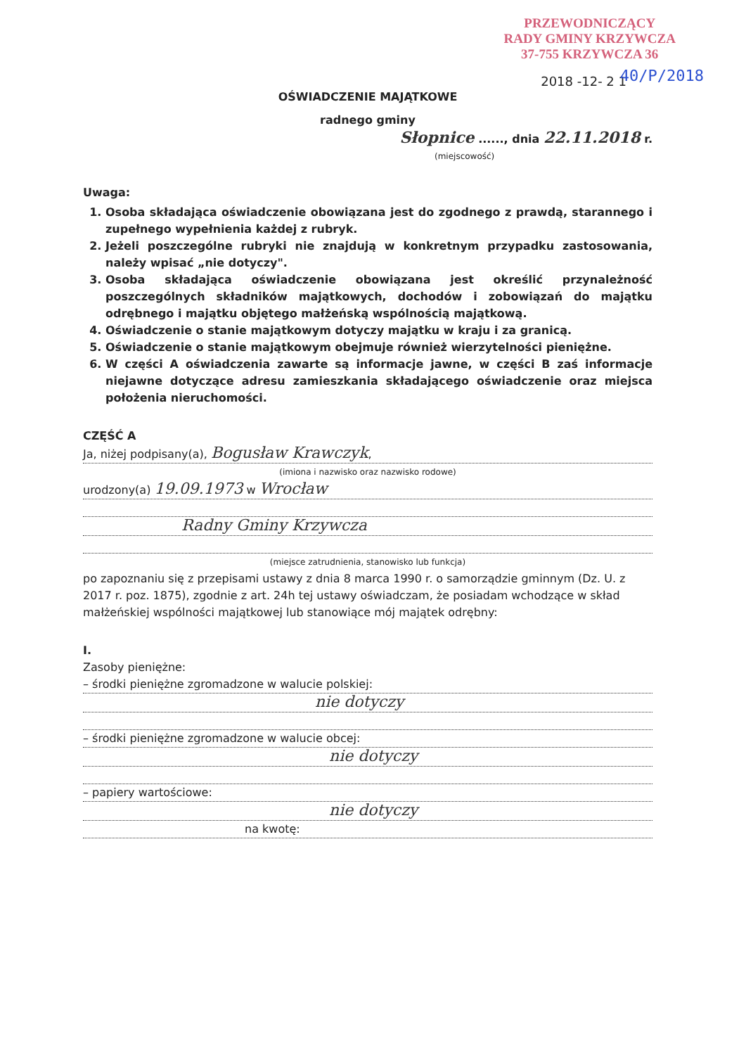PRZEWODNICZĄCY
RADY GMINY KRZYWCZA
37-755 KRZYWCZA 36
2018 -12- 2 1 40/P/2018
OŚWIADCZENIE MAJĄTKOWE
radnego gminy
Słopnice ......, dnia 22.11.2018 r.
(miejscowość)
Uwaga:
1. Osoba składająca oświadczenie obowiązana jest do zgodnego z prawdą, starannego i zupełnego wypełnienia każdej z rubryk.
2. Jeżeli poszczególne rubryki nie znajdują w konkretnym przypadku zastosowania, należy wpisać „nie dotyczy".
3. Osoba składająca oświadczenie obowiązana jest określić przynależność poszczególnych składników majątkowych, dochodów i zobowiązań do majątku odrębnego i majątku objętego małżeńską wspólnością majątkową.
4. Oświadczenie o stanie majątkowym dotyczy majątku w kraju i za granicą.
5. Oświadczenie o stanie majątkowym obejmuje również wierzytelności pieniężne.
6. W części A oświadczenia zawarte są informacje jawne, w części B zaś informacje niejawne dotyczące adresu zamieszkania składającego oświadczenie oraz miejsca położenia nieruchomości.
CZĘŚĆ A
Ja, niżej podpisany(a), Bogusław Krawczyk,
(imiona i nazwisko oraz nazwisko rodowe)
urodzony(a) 19.09.1973 w Wrocław
Radny Gminy Krzywcza
(miejsce zatrudnienia, stanowisko lub funkcja)
po zapoznaniu się z przepisami ustawy z dnia 8 marca 1990 r. o samorządzie gminnym (Dz. U. z 2017 r. poz. 1875), zgodnie z art. 24h tej ustawy oświadczam, że posiadam wchodzące w skład małżeńskiej wspólności majątkowej lub stanowiące mój majątek odrębny:
I.
Zasoby pieniężne:
– środki pieniężne zgromadzone w walucie polskiej:
nie dotyczy
– środki pieniężne zgromadzone w walucie obcej:
nie dotyczy
– papiery wartościowe:
nie dotyczy
na kwotę: